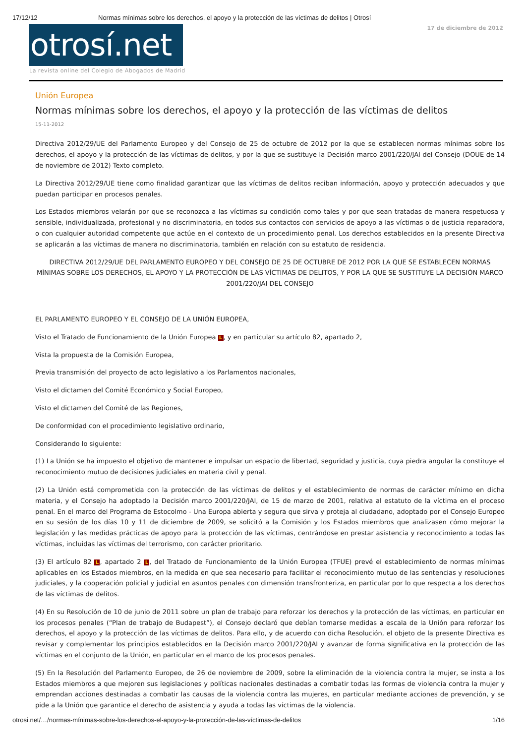17/12/12 Normas mínimas sobre los derechos, el apoyo y la protección de las víctimas de delitos | Otrosí
otrosí.net
La revista online del Colegio de Abogados de Madrid
17 de diciembre de 2012
Unión Europea
Normas mínimas sobre los derechos, el apoyo y la protección de las víctimas de delitos
15-11-2012
Directiva 2012/29/UE del Parlamento Europeo y del Consejo de 25 de octubre de 2012 por la que se establecen normas mínimas sobre los derechos, el apoyo y la protección de las víctimas de delitos, y por la que se sustituye la Decisión marco 2001/220/JAI del Consejo (DOUE de 14 de noviembre de 2012) Texto completo.
La Directiva 2012/29/UE tiene como finalidad garantizar que las víctimas de delitos reciban información, apoyo y protección adecuados y que puedan participar en procesos penales.
Los Estados miembros velarán por que se reconozca a las víctimas su condición como tales y por que sean tratadas de manera respetuosa y sensible, individualizada, profesional y no discriminatoria, en todos sus contactos con servicios de apoyo a las víctimas o de justicia reparadora, o con cualquier autoridad competente que actúe en el contexto de un procedimiento penal. Los derechos establecidos en la presente Directiva se aplicarán a las víctimas de manera no discriminatoria, también en relación con su estatuto de residencia.
DIRECTIVA 2012/29/UE DEL PARLAMENTO EUROPEO Y DEL CONSEJO DE 25 DE OCTUBRE DE 2012 POR LA QUE SE ESTABLECEN NORMAS MÍNIMAS SOBRE LOS DERECHOS, EL APOYO Y LA PROTECCIÓN DE LAS VÍCTIMAS DE DELITOS, Y POR LA QUE SE SUSTITUYE LA DECISIÓN MARCO 2001/220/JAI DEL CONSEJO
EL PARLAMENTO EUROPEO Y EL CONSEJO DE LA UNIÓN EUROPEA,
Visto el Tratado de Funcionamiento de la Unión Europea L, y en particular su artículo 82, apartado 2,
Vista la propuesta de la Comisión Europea,
Previa transmisión del proyecto de acto legislativo a los Parlamentos nacionales,
Visto el dictamen del Comité Económico y Social Europeo,
Visto el dictamen del Comité de las Regiones,
De conformidad con el procedimiento legislativo ordinario,
Considerando lo siguiente:
(1) La Unión se ha impuesto el objetivo de mantener e impulsar un espacio de libertad, seguridad y justicia, cuya piedra angular la constituye el reconocimiento mutuo de decisiones judiciales en materia civil y penal.
(2) La Unión está comprometida con la protección de las víctimas de delitos y el establecimiento de normas de carácter mínimo en dicha materia, y el Consejo ha adoptado la Decisión marco 2001/220/JAI, de 15 de marzo de 2001, relativa al estatuto de la víctima en el proceso penal. En el marco del Programa de Estocolmo - Una Europa abierta y segura que sirva y proteja al ciudadano, adoptado por el Consejo Europeo en su sesión de los días 10 y 11 de diciembre de 2009, se solicitó a la Comisión y los Estados miembros que analizasen cómo mejorar la legislación y las medidas prácticas de apoyo para la protección de las víctimas, centrándose en prestar asistencia y reconocimiento a todas las víctimas, incluidas las víctimas del terrorismo, con carácter prioritario.
(3) El artículo 82 L, apartado 2 L, del Tratado de Funcionamiento de la Unión Europea (TFUE) prevé el establecimiento de normas mínimas aplicables en los Estados miembros, en la medida en que sea necesario para facilitar el reconocimiento mutuo de las sentencias y resoluciones judiciales, y la cooperación policial y judicial en asuntos penales con dimensión transfronteriza, en particular por lo que respecta a los derechos de las víctimas de delitos.
(4) En su Resolución de 10 de junio de 2011 sobre un plan de trabajo para reforzar los derechos y la protección de las víctimas, en particular en los procesos penales (“Plan de trabajo de Budapest”), el Consejo declaró que debían tomarse medidas a escala de la Unión para reforzar los derechos, el apoyo y la protección de las víctimas de delitos. Para ello, y de acuerdo con dicha Resolución, el objeto de la presente Directiva es revisar y complementar los principios establecidos en la Decisión marco 2001/220/JAI y avanzar de forma significativa en la protección de las víctimas en el conjunto de la Unión, en particular en el marco de los procesos penales.
(5) En la Resolución del Parlamento Europeo, de 26 de noviembre de 2009, sobre la eliminación de la violencia contra la mujer, se insta a los Estados miembros a que mejoren sus legislaciones y políticas nacionales destinadas a combatir todas las formas de violencia contra la mujer y emprendan acciones destinadas a combatir las causas de la violencia contra las mujeres, en particular mediante acciones de prevención, y se pide a la Unión que garantice el derecho de asistencia y ayuda a todas las víctimas de la violencia.
otrosi.net/…/normas-mínimas-sobre-los-derechos-el-apoyo-y-la-protección-de-las-víctimas-de-delitos 1/16